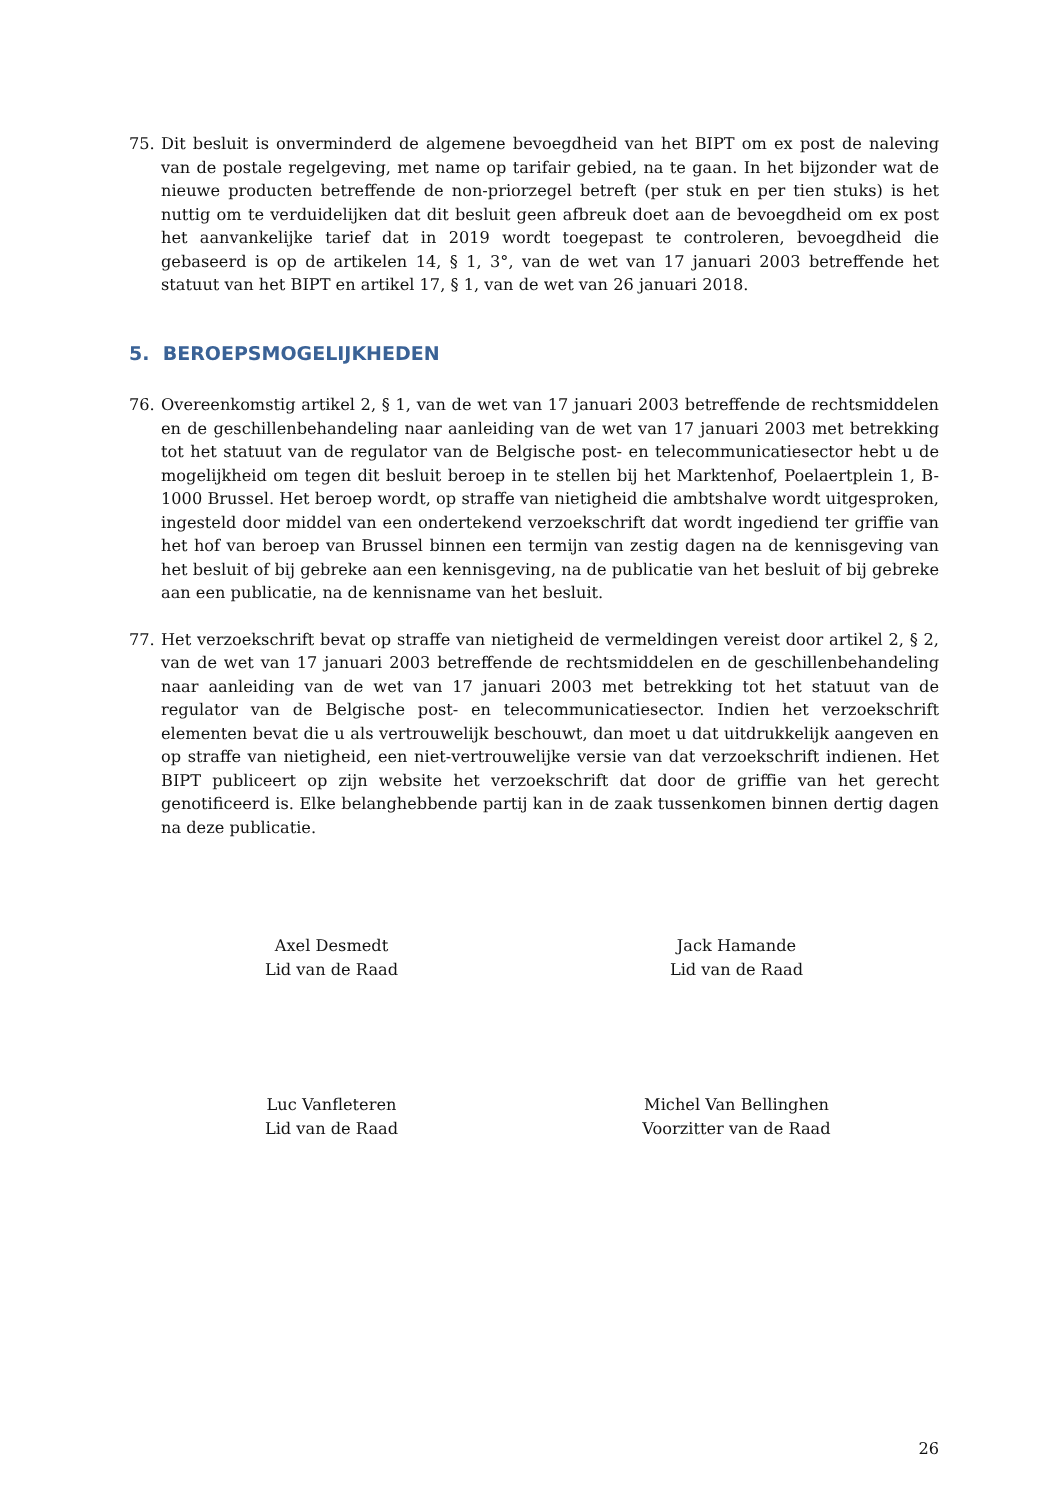75. Dit besluit is onverminderd de algemene bevoegdheid van het BIPT om ex post de naleving van de postale regelgeving, met name op tarifair gebied, na te gaan. In het bijzonder wat de nieuwe producten betreffende de non-priorzegel betreft (per stuk en per tien stuks) is het nuttig om te verduidelijken dat dit besluit geen afbreuk doet aan de bevoegdheid om ex post het aanvankelijke tarief dat in 2019 wordt toegepast te controleren, bevoegdheid die gebaseerd is op de artikelen 14, § 1, 3°, van de wet van 17 januari 2003 betreffende het statuut van het BIPT en artikel 17, § 1, van de wet van 26 januari 2018.
5. BEROEPSMOGELIJKHEDEN
76. Overeenkomstig artikel 2, § 1, van de wet van 17 januari 2003 betreffende de rechtsmiddelen en de geschillenbehandeling naar aanleiding van de wet van 17 januari 2003 met betrekking tot het statuut van de regulator van de Belgische post- en telecommunicatiesector hebt u de mogelijkheid om tegen dit besluit beroep in te stellen bij het Marktenhof, Poelaertplein 1, B-1000 Brussel. Het beroep wordt, op straffe van nietigheid die ambtshalve wordt uitgesproken, ingesteld door middel van een ondertekend verzoekschrift dat wordt ingediend ter griffie van het hof van beroep van Brussel binnen een termijn van zestig dagen na de kennisgeving van het besluit of bij gebreke aan een kennisgeving, na de publicatie van het besluit of bij gebreke aan een publicatie, na de kennisname van het besluit.
77. Het verzoekschrift bevat op straffe van nietigheid de vermeldingen vereist door artikel 2, § 2, van de wet van 17 januari 2003 betreffende de rechtsmiddelen en de geschillenbehandeling naar aanleiding van de wet van 17 januari 2003 met betrekking tot het statuut van de regulator van de Belgische post- en telecommunicatiesector. Indien het verzoekschrift elementen bevat die u als vertrouwelijk beschouwt, dan moet u dat uitdrukkelijk aangeven en op straffe van nietigheid, een niet-vertrouwelijke versie van dat verzoekschrift indienen. Het BIPT publiceert op zijn website het verzoekschrift dat door de griffie van het gerecht genotificeerd is. Elke belanghebbende partij kan in de zaak tussenkomen binnen dertig dagen na deze publicatie.
Axel Desmedt
Lid van de Raad
Jack Hamande
Lid van de Raad
Luc Vanfleteren
Lid van de Raad
Michel Van Bellinghen
Voorzitter van de Raad
26